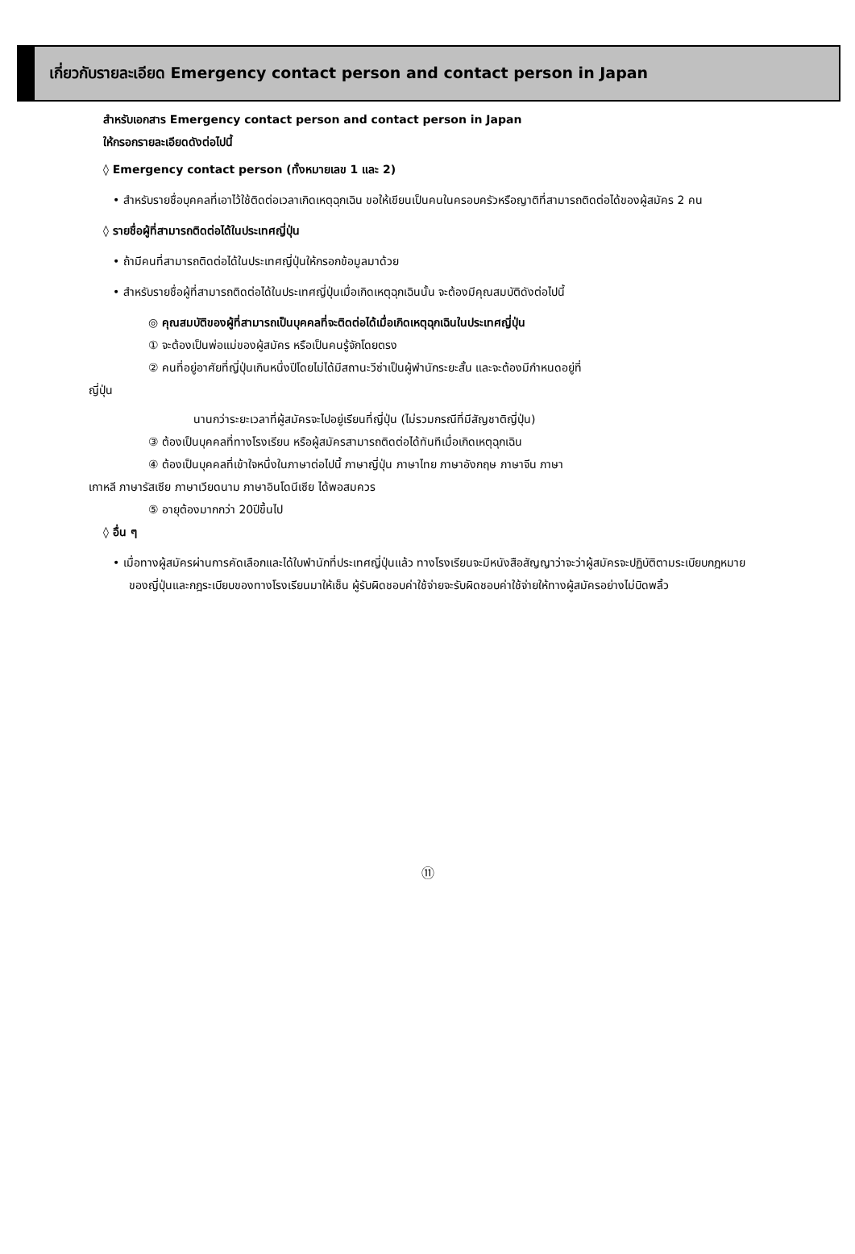เกี่ยวกับรายละเอียด Emergency contact person and contact person in Japan
สำหรับเอกสาร Emergency contact person and contact person in Japan
ให้กรอกรายละเอียดดังต่อไปนี้
◊ Emergency contact person (ทั้งหมายเลข 1 และ 2)
• สำหรับรายชื่อบุคคลที่เอาไว้ใช้ติดต่อเวลาเกิดเหตุฉุกเฉิน ขอให้เขียนเป็นคนในครอบครัวหรือญาติที่สามารถติดต่อได้ของผู้สมัคร 2 คน
◊ รายชื่อผู้ที่สามารถติดต่อได้ในประเทศญี่ปุ่น
• ถ้ามีคนที่สามารถติดต่อได้ในประเทศญี่ปุ่นให้กรอกข้อมูลมาด้วย
• สำหรับรายชื่อผู้ที่สามารถติดต่อได้ในประเทศญี่ปุ่นเมื่อเกิดเหตุฉุกเฉินนั้น จะต้องมีคุณสมบัติดังต่อไปนี้
◎ คุณสมบัติของผู้ที่สามารถเป็นบุคคลที่จะติดต่อได้เมื่อเกิดเหตุฉุกเฉินในประเทศญี่ปุ่น
① จะต้องเป็นพ่อแม่ของผู้สมัคร หรือเป็นคนรู้จักโดยตรง
② คนที่อยู่อาศัยที่ญี่ปุ่นเกินหนึ่งปีโดยไม่ได้มีสถานะวีซ่าเป็นผู้พำนักระยะสั้น และจะต้องมีกำหนดอยู่ที่
ญี่ปุ่น
นานกว่าระยะเวลาที่ผู้สมัครจะไปอยู่เรียนที่ญี่ปุ่น (ไม่รวมกรณีที่มีสัญชาติญี่ปุ่น)
③ ต้องเป็นบุคคลที่ทางโรงเรียน หรือผู้สมัครสามารถติดต่อได้ทันทีเมื่อเกิดเหตุฉุกเฉิน
④ ต้องเป็นบุคคลที่เข้าใจหนึ่งในภาษาต่อไปนี้ ภาษาญี่ปุ่น ภาษาไทย ภาษาอังกฤษ ภาษาจีน ภาษา
เกาหลี ภาษารัสเซีย ภาษาเวียดนาม ภาษาอินโดนีเซีย ได้พอสมควร
⑤ อายุต้องมากกว่า 20ปีขึ้นไป
◊ อื่น ๆ
• เมื่อทางผู้สมัครผ่านการคัดเลือกและได้ใบพำนักที่ประเทศญี่ปุ่นแล้ว ทางโรงเรียนจะมีหนังสือสัญญาว่าจะว่าผู้สมัครจะปฏิบัติตามระเบียบกฎหมายของญี่ปุ่นและกฎระเบียบของทางโรงเรียนมาให้เซ็น ผู้รับผิดชอบค่าใช้จ่ายจะรับผิดชอบค่าใช้จ่ายให้ทางผู้สมัครอย่างไม่บิดพลิ้ว
⑪